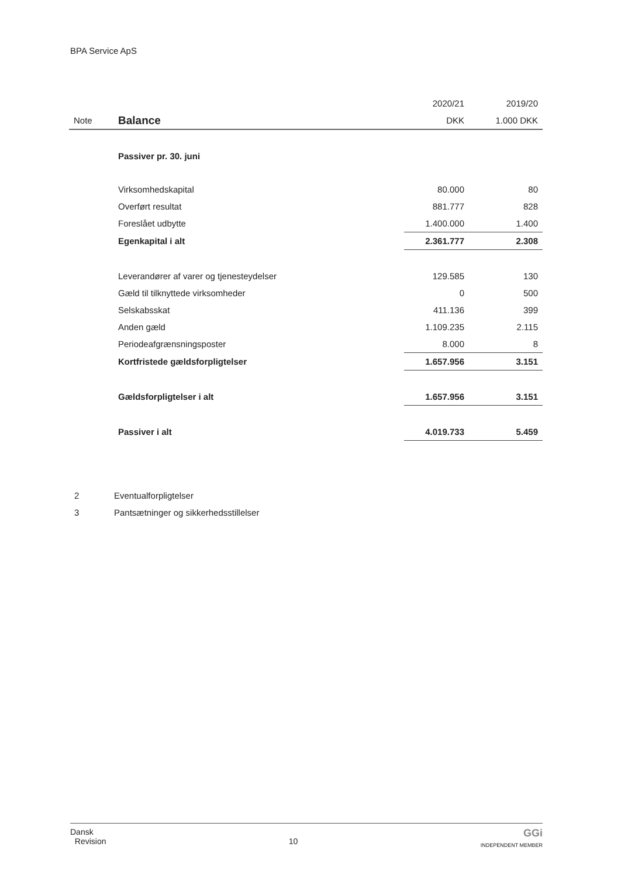BPA Service ApS
| | | 2020/21 | 2019/20 |
| Note | Balance | DKK | 1.000 DKK |
| | Passiver pr. 30. juni | | |
| | Virksomhedskapital | 80.000 | 80 |
| | Overført resultat | 881.777 | 828 |
| | Foreslået udbytte | 1.400.000 | 1.400 |
| | Egenkapital i alt | 2.361.777 | 2.308 |
| | Leverandører af varer og tjenesteydelser | 129.585 | 130 |
| | Gæld til tilknyttede virksomheder | 0 | 500 |
| | Selskabsskat | 411.136 | 399 |
| | Anden gæld | 1.109.235 | 2.115 |
| | Periodeafgrænsningsposter | 8.000 | 8 |
| | Kortfristede gældsforpligtelser | 1.657.956 | 3.151 |
| | Gældsforpligtelser i alt | 1.657.956 | 3.151 |
| | Passiver i alt | 4.019.733 | 5.459 |
2 Eventualforpligtelser
3 Pantsætninger og sikkerhedsstillelser
Dansk
Revision
10
GGi
INDEPENDENT MEMBER